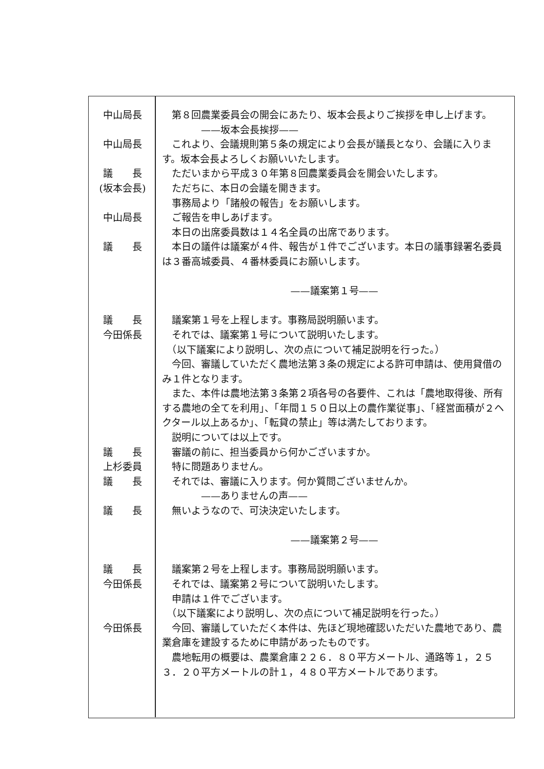| 中山局長 | 第８回農業委員会の開会にあたり、坂本会長よりご挨拶を申し上げます。 |
| | ——坂本会長挨拶—— |
| 中山局長 | これより、会議規則第５条の規定により会長が議長となり、会議に入ります。坂本会長よろしくお願いいたします。 |
| 議 長 (坂本会長) | ただいまから平成３０年第８回農業委員会を開会いたします。 ただちに、本日の会議を開きます。 事務局より「諸般の報告」をお願いします。 |
| 中山局長 | ご報告を申しあげます。 本日の出席委員数は１４名全員の出席であります。 |
| 議 長 | 本日の議件は議案が４件、報告が１件でございます。本日の議事録署名委員は３番高城委員、４番林委員にお願いします。 |
| | ——議案第１号—— |
| 議 長 | 議案第１号を上程します。事務局説明願います。 |
| 今田係長 | それでは、議案第１号について説明いたします。 （以下議案により説明し、次の点について補足説明を行った。） 今回、審議していただく農地法第３条の規定による許可申請は、使用貸借のみ１件となります。 また、本件は農地法第３条第２項各号の各要件、これは「農地取得後、所有する農地の全てを利用」、「年間１５０日以上の農作業従事」、「経営面積が２ヘクタール以上あるか」、「転貸の禁止」等は満たしております。 説明については以上です。 |
| 議 長 | 審議の前に、担当委員から何かございますか。 |
| 上杉委員 | 特に問題ありません。 |
| 議 長 | それでは、審議に入ります。何か質問ございませんか。 ——ありませんの声—— |
| 議 長 | 無いようなので、可決決定いたします。 |
| | ——議案第２号—— |
| 議 長 | 議案第２号を上程します。事務局説明願います。 |
| 今田係長 | それでは、議案第２号について説明いたします。 申請は１件でございます。 （以下議案により説明し、次の点について補足説明を行った。） |
| 今田係長 | 今回、審議していただく本件は、先ほど現地確認いただいた農地であり、農業倉庫を建設するために申請があったものです。 農地転用の概要は、農業倉庫２２６．８０平方メートル、通路等１，２５３．２０平方メートルの計１，４８０平方メートルであります。 |